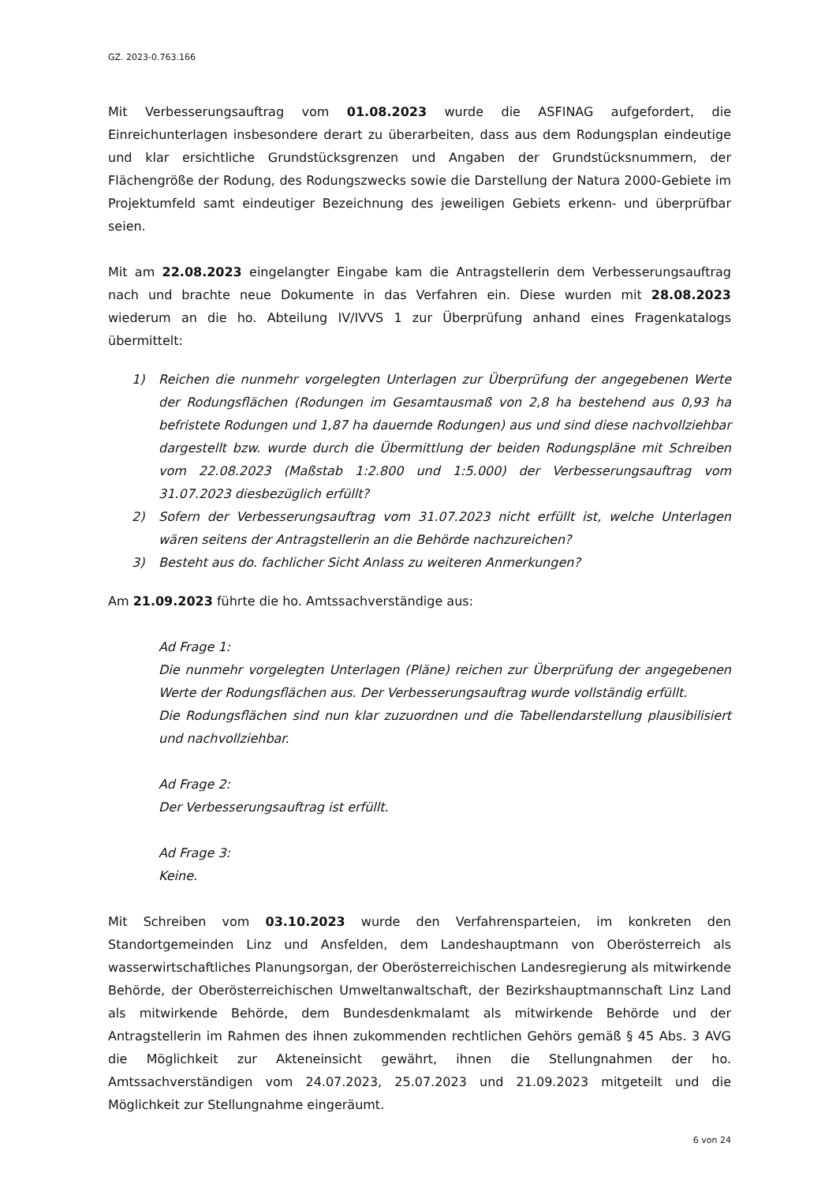GZ. 2023-0.763.166
Mit Verbesserungsauftrag vom 01.08.2023 wurde die ASFINAG aufgefordert, die Einreichunterlagen insbesondere derart zu überarbeiten, dass aus dem Rodungsplan eindeutige und klar ersichtliche Grundstücksgrenzen und Angaben der Grundstücksnummern, der Flächengröße der Rodung, des Rodungszwecks sowie die Darstellung der Natura 2000-Gebiete im Projektumfeld samt eindeutiger Bezeichnung des jeweiligen Gebiets erkenn- und überprüfbar seien.
Mit am 22.08.2023 eingelangter Eingabe kam die Antragstellerin dem Verbesserungsauftrag nach und brachte neue Dokumente in das Verfahren ein. Diese wurden mit 28.08.2023 wiederum an die ho. Abteilung IV/IVVS 1 zur Überprüfung anhand eines Fragenkatalogs übermittelt:
1) Reichen die nunmehr vorgelegten Unterlagen zur Überprüfung der angegebenen Werte der Rodungsflächen (Rodungen im Gesamtausmaß von 2,8 ha bestehend aus 0,93 ha befristete Rodungen und 1,87 ha dauernde Rodungen) aus und sind diese nachvollziehbar dargestellt bzw. wurde durch die Übermittlung der beiden Rodungspläne mit Schreiben vom 22.08.2023 (Maßstab 1:2.800 und 1:5.000) der Verbesserungsauftrag vom 31.07.2023 diesbezüglich erfüllt?
2) Sofern der Verbesserungsauftrag vom 31.07.2023 nicht erfüllt ist, welche Unterlagen wären seitens der Antragstellerin an die Behörde nachzureichen?
3) Besteht aus do. fachlicher Sicht Anlass zu weiteren Anmerkungen?
Am 21.09.2023 führte die ho. Amtssachverständige aus:
Ad Frage 1:
Die nunmehr vorgelegten Unterlagen (Pläne) reichen zur Überprüfung der angegebenen Werte der Rodungsflächen aus. Der Verbesserungsauftrag wurde vollständig erfüllt.
Die Rodungsflächen sind nun klar zuzuordnen und die Tabellendarstellung plausibilisiert und nachvollziehbar.
Ad Frage 2:
Der Verbesserungsauftrag ist erfüllt.
Ad Frage 3:
Keine.
Mit Schreiben vom 03.10.2023 wurde den Verfahrensparteien, im konkreten den Standortgemeinden Linz und Ansfelden, dem Landeshauptmann von Oberösterreich als wasserwirtschaftliches Planungsorgan, der Oberösterreichischen Landesregierung als mitwirkende Behörde, der Oberösterreichischen Umweltanwaltschaft, der Bezirkshauptmannschaft Linz Land als mitwirkende Behörde, dem Bundesdenkmalamt als mitwirkende Behörde und der Antragstellerin im Rahmen des ihnen zukommenden rechtlichen Gehörs gemäß § 45 Abs. 3 AVG die Möglichkeit zur Akteneinsicht gewährt, ihnen die Stellungnahmen der ho. Amtssachverständigen vom 24.07.2023, 25.07.2023 und 21.09.2023 mitgeteilt und die Möglichkeit zur Stellungnahme eingeräumt.
6 von 24